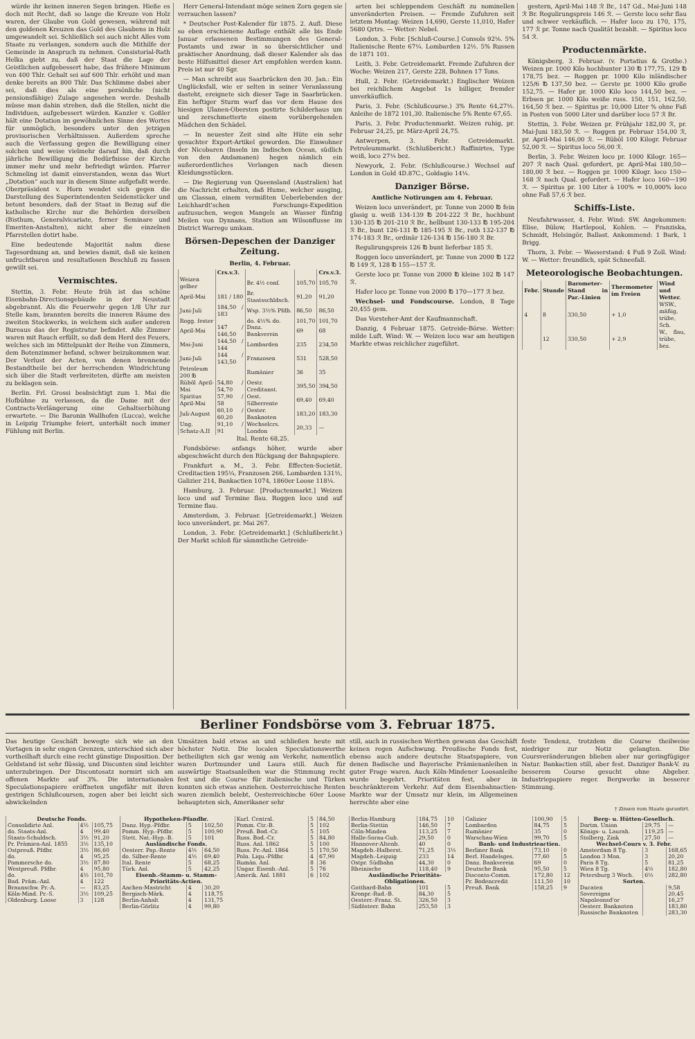würde ihr keinen inneren Segen bringen. Hieße es doch mit Recht, daß so lange die Kreuze von Holz waren, der Glaube von Gold gewesen, während mit den goldenen Kreuzen das Gold des Glaubens in Holz umgewandelt sei. Schließlich sei auch nicht Alles vom Staate zu verlangen, sondern auch die Mithilfe der Gemeinde in Anspruch zu nehmen. Consistorial-Rath Helka giebt zu, daß der Staat die Lage der Geistlichen aufgebessert habe, das frühere Minimum von 400 Thlr. Gehalt sei auf 600 Thlr. erhöht und man denke bereits an 800 Thlr. Das Schlimme dabei aber sei, daß dies als eine persönliche (nicht pensionsfähige) Zulage angesehen werde. Deshalb müsse man dahin streben, daß die Stellen, nicht die Individuen, aufgebessert würden. Kanzler v. Goßler hält eine Dotation im gewöhnlichen Sinne des Wortes für unmöglich, besonders unter den jetzigen provisorischen Verhältnissen. Außerdem spreche auch die Verfassung gegen die Bewilligung einer solchen und weise vielmehr darauf hin, daß durch jährliche Bewilligung die Bedürfnisse der Kirche immer mehr und mehr befriedigt würden. Pfarrer Schmeling ist damit einverstanden, wenn das Wort „Dotation“ auch nur in diesem Sinne aufgefaßt werde. Oberpräsident v. Horn wendet sich gegen die Darstellung des Superintendenten Seidenstücker und betont besonders, daß der Staat in Bezug auf die katholische Kirche nur die Behörden derselben (Bisthum, Generalvicariate, ferner Seminare und Emeriten-Anstalten), nicht aber die einzelnen Pfarrstellen dotirt habe.
Eine bedeutende Majorität nahm diese Tagesordnung an, und bewies damit, daß sie keinen unfruchtbaren und resultatlosen Beschluß zu fassen gewillt sei.
Vermischtes.
Stettin, 3. Febr. Heute früh ist das schöne Eisenbahn-Directionsgebäude in der Neustadt abgebrannt. Als die Feuerwehr gegen 1/8 Uhr zur Stelle kam, brannten bereits die inneren Räume des zweiten Stockwerks, in welchem sich außer anderen Bureaus das der Registratur befindet. Alle Zimmer waren mit Rauch erfüllt, so daß dem Herd des Feuers, welches sich im Mittelpunkt der Reihe von Zimmern, dem Botenzimmer befand, schwer beizukommen war. Der Verlust der Acten, von denen brennende Bestandtheile bei der herrschenden Windrichtung sich über die Stadt verbreiteten, dürfte am meisten zu beklagen sein.
Berlin. Frl. Grossi beabsichtigt zum 1. Mai die Hofbühne zu verlassen, da die Dame mit der Contracts-Verlängerung eine Gehaltserhöhung erwartete. — Die Baronin Wallhofen (Lucca), welche in Leipzig Triumphe feiert, unterhält noch immer Fühlung mit Berlin.
Herr General-Intendant möge seinen Zorn gegen sie verrauchen lassen?
* Deutscher Post-Kalender für 1875. 2. Aufl. Diese so eben erschienene Auflage enthält alle bis Ende Januar erlassenen Bestimmungen des General-Postamts und zwar in so übersichtlicher und praktischer Anordnung, daß dieser Kalender als das beste Hilfsmittel dieser Art empfohlen werden kann. Preis ist nur 40 Sgr.
— Man schreibt aus Saarbrücken den 30. Jan.: Ein Unglücksfall, wie er selten in seiner Veranlassung dasteht, ereignete sich dieser Tage in Saarbrücken. Ein heftiger Sturm warf das vor dem Hause des hiesigen Ulanen-Obersten postirte Schilderhaus um und zerschmetterte einem vorübergehenden Mädchen den Schädel.
— In neuester Zeit sind alte Hüte ein sehr gesuchter Export-Artikel geworden. Die Einwohner der Nicobaren (Inseln im Indischen Ocean, südlich von den Andamanen) hegen nämlich ein außerordentliches Verlangen nach diesen Kleidungsstücken.
— Die Regierung von Queensland (Australien) hat die Nachricht erhalten, daß Hume, welcher ausging, um Classan, einem vermißten Ueberlebenden der Leichhardt'schen Forschungs-Expedition aufzusuchen, wegen Mangels an Wasser fünfzig Meilen von Dynnans, Station am Wilsonflusse im District Warrego umkam.
Börsen-Depeschen der Danziger Zeitung.
Berlin, 4. Februar.
| | Crs.v.3. | | | Crs.v.3. |
| --- | --- | --- | --- | --- |
| Weizen gelber | | Br. 4½ conf. | 105,70 | 105,70 |
| April-Mai | 181 / 180 | Br. Staatsschldsch. | 91,20 | 91,20 |
| Juni-Juli | 184,50 / 183 | Wsp. 3½% Pfdb. | 86,50 | 86,50 |
| Rogg. fester | | do. 4½% do. | 101,70 | 101,70 |
| April-Mai | 147 / 146,50 | Danz. Bankverein | 69 | 68 |
| Mai-Juni | 144,50 / 144 | Lombarden | 235 | 234,50 |
| Juni-Juli | 144 / 143,50 | Franzosen | 531 | 528,50 |
| Petroleum 200 ℔ | | Rumänier | 36 | 35 |
| Rüböl April-Mai | 54,80 / 54,70 | Oestr. Creditanst. | 395,50 | 394,50 |
| Spiritus April-Mai | 57,90 / 58 | Oest. Silberrente | 69,40 | 69,40 |
| Juli-August | 60,10 / 60,20 | Oester. Banknoten | 183,20 | 183,30 |
| Ung. Schatz-A.II | 91,10 / 91 | Wechselcrs. London | 20,33 | — |
Ital. Rente 68,25.
Fondsbörse: anfangs höher, wurde aber abgeschwächt durch den Rückgang der Bahnpapiere.
Frankfurt a. M., 3. Febr. Effecten-Societät. Creditactien 195¼, Franzosen 266, Lombarden 131½, Galizier 214, Bankactien 1074, 1860er Loose 118¼.
Hamburg, 3. Februar. [Productenmarkt.] Weizen loco und auf Termine flau. Roggen loco und auf Termine flau.
Amsterdam, 3. Februar. [Getreidemarkt.] Weizen loco unverändert, pr. Mai 267.
London, 3. Febr. [Getreidemarkt.] (Schlußbericht.) Der Markt schloß für sämmtliche Getreide-
arten bei schleppendem Geschäft zu nominellen unveränderten Preisen. — Fremde Zufuhren seit letztem Montag: Weizen 14,690, Gerste 11,010, Hafer 5680 Qrtrs. — Wetter: Nebel.
London, 3. Febr. [Schluß-Course.] Consols 92⅝. 5% Italienische Rente 67¼. Lombarden 12½. 5% Russen de 1871 101.
Leith, 3. Febr. Getreidemarkt. Fremde Zufuhren der Woche: Weizen 217, Gerste 228, Bohnen 17 Tons.
Hull, 2. Febr. (Getreidemarkt.) Englischer Weizen bei reichlichem Angebot 1s billiger, fremder unverkäuflich.
Paris, 3. Febr. (Schlußcourse.) 3% Rente 64,27½. Anleihe de 1872 101,30. Italienische 5% Rente 67,65.
Paris, 3. Febr. Productenmarkt. Weizen ruhig, pr. Februar 24,25, pr. März-April 24,75.
Antwerpen, 3. Febr. Getreidemarkt. Petroleummarkt. (Schlußbericht.) Raffinirtes, Type weiß, loco 27¼ bez.
Newyork, 2. Febr. (Schlußcourse.) Wechsel auf London in Gold 4D.87C., Goldagio 14¼.
Danziger Börse.
Amtliche Notirungen am 4. Februar.
Weizen loco unverändert, pr. Tonne von 2000 ℔ fein glasig u. weiß 134-139 ℔ 204-222 ℛ Br., hochbunt 130-135 ℔ 201-210 ℛ Br., hellbunt 130-133 ℔ 195-204 ℛ Br., bunt 126-131 ℔ 185-195 ℛ Br., roth 132-137 ℔ 174-183 ℛ Br., ordinär 126-134 ℔ 156-180 ℛ Br.
Regulirungspreis 126 ℔ bunt lieferbar 185 ℛ.
Roggen loco unverändert, pr. Tonne von 2000 ℔ 122 ℔ 149 ℛ, 128 ℔ 155—157 ℛ.
Gerste loco pr. Tonne von 2000 ℔ kleine 102 ℔ 147 ℛ.
Hafer loco pr. Tonne von 2000 ℔ 170—177 ℛ bez.
Wechsel- und Fondscourse. London, 8 Tage 20,455 gem.
Das Vorsteher-Amt der Kaufmannschaft.
Danzig, 4 Februar 1875. Getreide-Börse. Wetter: milde Luft. Wind: W. — Weizen loco war am heutigen Markte etwas reichlicher zugeführt.
gestern, April-Mai 148 ℛ Br., 147 Gd., Mai-Juni 148 ℛ Br. Regulirungspreis 146 ℛ. — Gerste loco sehr flau und schwer verkäuflich. — Hafer loco zu 170, 175, 177 ℛ pr. Tonne nach Qualität bezahlt. — Spiritus loco 54 ℛ.
Productenmärkte.
Königsberg, 3. Februar. (v. Portatius & Grothe.) Weizen pr. 1000 Kilo hochbunter 130 ℔ 177,75, 129 ℔ 178,75 bez. — Roggen pr. 1000 Kilo inländischer 125/6 ℔ 137,50 bez. — Gerste pr. 1000 Kilo große 152,75. — Hafer pr. 1000 Kilo loco 144,50 bez. — Erbsen pr. 1000 Kilo weiße russ. 150, 151, 162,50, 164,50 ℛ bez. — Spiritus pr. 10,000 Liter % ohne Faß in Posten von 5000 Liter und darüber loco 57 ℛ Br.
Stettin, 3. Febr. Weizen pr. Frühjahr 182,00 ℛ, pr. Mai-Juni 183,50 ℛ. — Roggen pr. Februar 154,00 ℛ, pr. April-Mai 146,00 ℛ. — Rüböl 100 Kilogr. Februar 52,00 ℛ. — Spiritus loco 56,00 ℛ.
Berlin, 3. Febr. Weizen loco pr. 1000 Kilogr. 165—207 ℛ nach Qual. gefordert, pr. April-Mai 180,50—180,00 ℛ bez. — Roggen pr. 1000 Kilogr. loco 150—168 ℛ nach Qual. gefordert. — Hafer loco 160—190 ℛ. — Spiritus pr. 100 Liter à 100% = 10,000% loco ohne Faß 57,6 ℛ bez.
Schiffs-Liste.
Neufahrwasser, 4. Febr. Wind: SW. Angekommen: Elise, Bülow, Hartlepool, Kohlen. — Franziska, Schmidt, Helsingör, Ballast. Ankommend: 1 Bark, 1 Brigg.
Thorn, 3. Febr. — Wasserstand: 4 Fuß 9 Zoll. Wind: W. — Wetter: freundlich, spät Schneefall.
Meteorologische Beobachtungen.
| Febr. | Stunde | Barometer-Stand in Par.-Linien | Thermometer im Freien | Wind und Wetter. |
| --- | --- | --- | --- | --- |
| 4 | 8 | 330,50 | + 1,0 | WSW., mäßig, trübe, Sch. |
| | 12 | 330,50 | + 2,9 | W., flau, trübe, bez. |
Berliner Fondsbörse vom 3. Februar 1875.
Das heutige Geschäft bewegte sich wie an den Vortagen in sehr engen Grenzen, unterschied sich aber vortheilhaft durch eine recht günstige Disposition. Der Geldstand ist sehr flüssig, und Disconten sind leichter unterzubringen. Der Discontosatz normirt sich am offenen Markte auf 3%. Die internationalen Speculationspapiere eröffneten ungefähr mit ihren gestrigen Schlußcoursen, zogen aber bei leicht sich abwickelnden
Umsätzen bald etwas an und schließen heute mit höchster Notiz. Die localen Speculationswerthe betheiligten sich gar wenig am Verkehr, namentlich waren Dortmunder und Laura still. Auch für auswärtige Staatsanleihen war die Stimmung recht fest und die Course für italienische und Türken konnten sich etwas anziehen. Oesterreichische Renten waren ziemlich belebt, Oesterreichische 60er Loose behaupteten sich, Amerikaner sehr
still, auch in russischen Werthen gewann das Geschäft keinen regen Aufschwung. Preußische Fonds fest, ebenso auch andere deutsche Staatspapiere, von denen Badische und Bayerische Prämienanleihen in guter Frage waren. Auch Köln-Mindener Loosanleihe wurde begehrt. Prioritäten fest, aber in beschränkterem Verkehr. Auf dem Eisenbahnactien-Markte war der Umsatz nur klein, im Allgemeinen herrschte aber eine
feste Tendenz, trotzdem die Course theilweise niedriger zur Notiz gelangten. Die Coursveränderungen blieben aber nur geringfügiger Natur. Bankactien still, aber fest. Danziger Bank-V. zu besserem Course gesucht ohne Abgeber. Industriepapiere reger. Bergwerke in besserer Stimmung.
† Zinsen vom Staate garantirt.
| Deutsche Fonds. | | |
| --- | --- | --- |
| Consolidirte Anl. | 4½ | 105,75 |
| do. Staats-Anl. | 4 | 99,40 |
| Staats-Schuldsch. | 3½ | 91,20 |
| Pr. Prämien-Anl. 1855 | 3½ | 135,10 |
| Ostpreuß. Pfdbr. | 3½ | 86,60 |
| do. | 4 | 95,25 |
| Pommersche do. | 3½ | 87,80 |
| Westpreuß. Pfdbr. | 4 | 95,80 |
| do. | 4½ | 101,70 |
| Bad. Prām.-Anl. | 4 | 122 |
| Braunschw. Pr.-A. | — | 83,25 |
| Köln-Mind. Pr.-S. | 3½ | 109,25 |
| Oldenburg. Loose | 3 | 128 |
| Hypotheken-Pfandbr. | | |
| --- | --- | --- |
| Danz. Hyp.-Pfdbr. | 5 | 102,50 |
| Pomm. Hyp.-Pfdbr. | 5 | 100,90 |
| Stett. Nat.-Hyp.-B. | 5 | 101 |
| Ausländische Fonds. | | |
| Oesterr. Pap.-Rente | 4½ | 64,50 |
| do. Silber-Rente | 4½ | 69,40 |
| Ital. Rente | 5 | 68,25 |
| Türk. Anl. | 5 | 42,25 |
| Eisenb.-Stamm- u. Stamm-Prioritäts-Actien. | | |
| Aachen-Mastricht | 4 | 30,20 |
| Bergisch-Märk. | 4 | 118,75 |
| Berlin-Anhalt | 4 | 131,75 |
| Berlin-Görlitz | 4 | 99,80 |
| Kurl. Central. | 5 | 84,50 |
| Pomm. Ctr.-B. | 5 | 102 |
| Preuß. Bod.-Cr. | 5 | 105 |
| Russ. Bod.-Cr. | 5 | 84,80 |
| Russ. Anl. 1862 | 5 | 100 |
| Russ. Pr.-Anl. 1864 | 5 | 170,50 |
| Poln. Liqu.-Pfdbr. | 4 | 67,90 |
| Rumän. Anl. | 8 | 36 |
| Ungar. Eisenb.-Anl. | 5 | 76 |
| Amerik. Anl. 1881 | 6 | 102 |
| Berlin-Hamburg | 184,75 | 10 |
| Berlin-Stettin | 146,50 | 7 |
| Cöln-Minden | 113,25 | 7 |
| Halle-Sorau-Gub. | 29,50 | 0 |
| Hannover-Altenb. | 40 | 0 |
| Magdeb.-Halberst. | 71,25 | 3½ |
| Magdeb.-Leipzig | 233 | 14 |
| Ostpr. Südbahn | 44,30 | 0 |
| Rheinische | 118,40 | 9 |
| Ausländische Prioritäts-Obligationen. | | |
| Gotthard-Bahn | 101 | 5 |
| Kronpr.-Rud.-B. | 84,30 | 5 |
| Oesterr.-Franz. St. | 326,50 | 3 |
| Südösterr. Bahn | 253,50 | 3 |
| Galizier | 100,90 | 5 |
| Lombarden | 84,75 | 5 |
| Rumänier | 35 | 0 |
| Warschau-Wien | 99,70 | 5 |
| Bank- und Industrieactien. | | |
| Berliner Bank | 73,10 | 0 |
| Berl. Handelsges. | 77,60 | 5 |
| Danz. Bankverein | 69 | 0 |
| Deutsche Bank | 95,50 | 5 |
| Disconto-Comm. | 172,80 | 12 |
| Pr. Bodencredit | 111,50 | 10 |
| Preuß. Bank | 158,25 | 9 |
| Berg- u. Hütten-Gesellsch. | | |
| --- | --- | --- |
| Dortm. Union | 29,75 | — |
| Königs- u. Laurah. | 119,25 | — |
| Stolberg, Zink | 27,50 | — |
| Wechsel-Cours v. 3. Febr. | | |
| Amsterdam 8 Tg. | 3 | 168,65 |
| London 3 Mon. | 3 | 20,20 |
| Paris 8 Tg. | 5 | 81,25 |
| Wien 8 Tg. | 4½ | 182,80 |
| Petersburg 3 Woch. | 6½ | 282,80 |
| Sorten. | | |
| Ducaten | | 9,58 |
| Sovereigns | | 20,45 |
| Napoleonsd'or | | 16,27 |
| Oesterr. Banknoten | | 183,80 |
| Russische Banknoten | | 283,30 |